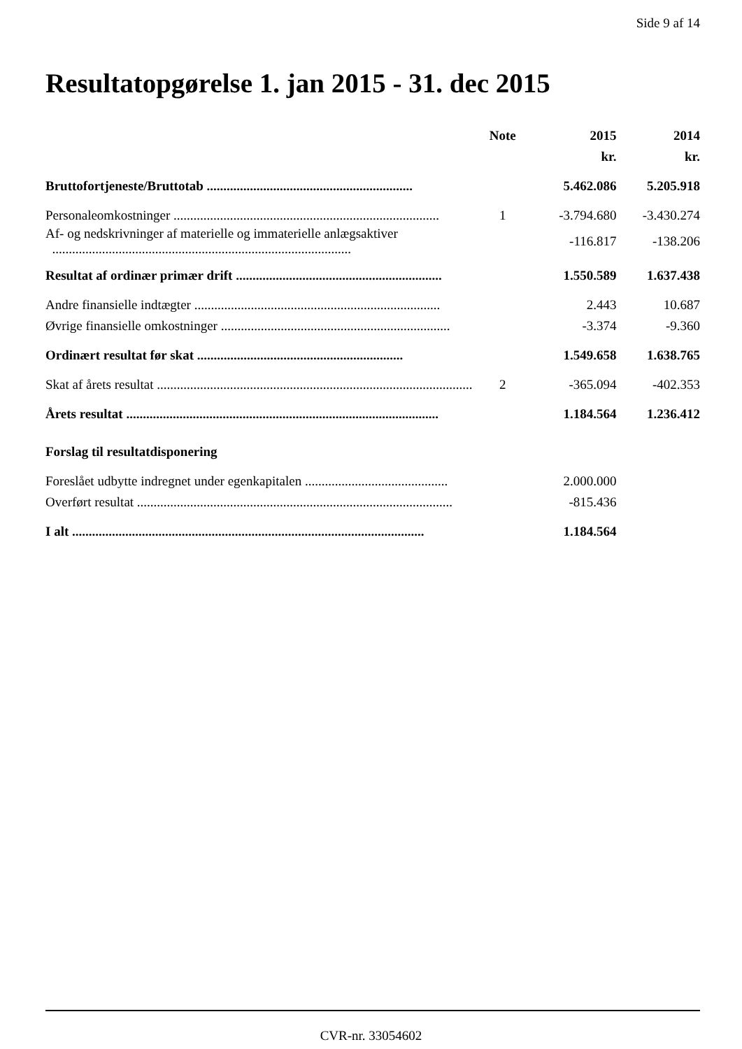Side 9 af 14
Resultatopgørelse 1. jan 2015 - 31. dec 2015
| | Note | 2015 | 2014 |
| --- | --- | --- | --- |
| | | kr. | kr. |
| Bruttofortjeneste/Bruttotab .............................................................. | | 5.462.086 | 5.205.918 |
| Personaleomkostninger ................................................................................ | 1 | -3.794.680 | -3.430.274 |
| Af- og nedskrivninger af materielle og immaterielle anlægsaktiver .......................................................................................... | | -116.817 | -138.206 |
| Resultat af ordinær primær drift .............................................................. | | 1.550.589 | 1.637.438 |
| Andre finansielle indtægter .......................................................................... | | 2.443 | 10.687 |
| Øvrige finansielle omkostninger ..................................................................... | | -3.374 | -9.360 |
| Ordinært resultat før skat .............................................................. | | 1.549.658 | 1.638.765 |
| Skat af årets resultat ............................................................................................... | 2 | -365.094 | -402.353 |
| Årets resultat .............................................................................................. | | 1.184.564 | 1.236.412 |
| Forslag til resultatdisponering | | | |
| Foreslået udbytte indregnet under egenkapitalen ........................................... | | 2.000.000 | |
| Overført resultat ............................................................................................... | | -815.436 | |
| I alt .......................................................................................................... | | 1.184.564 | |
CVR-nr. 33054602